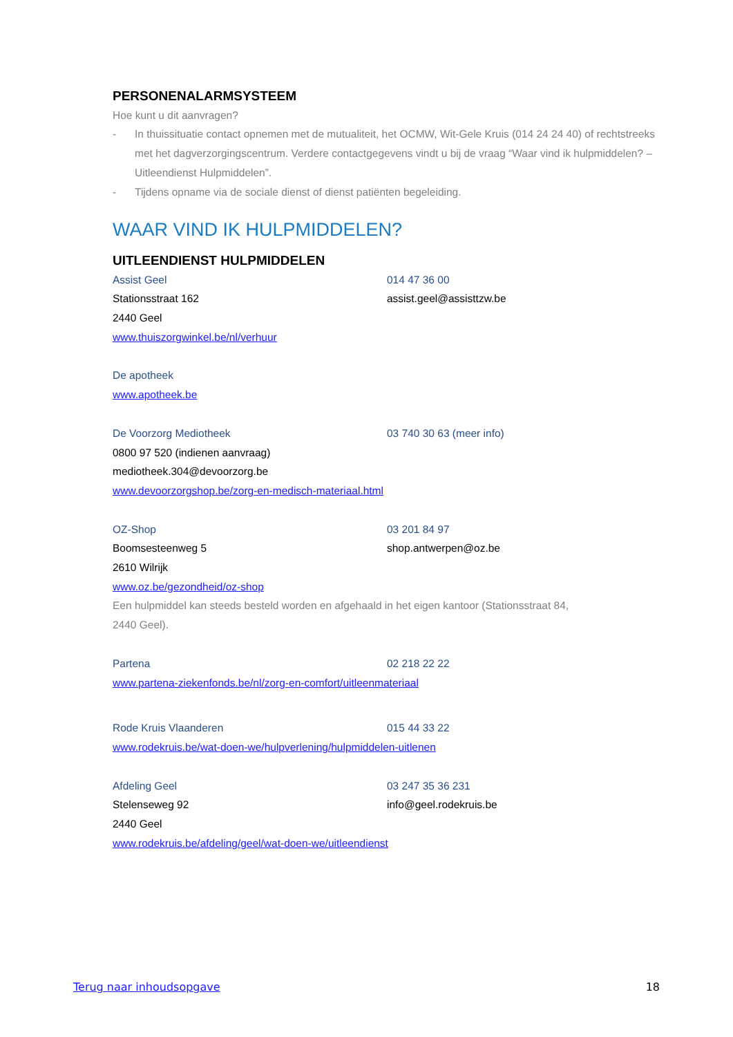PERSONENALARMSYSTEEM
Hoe kunt u dit aanvragen?
- In thuissituatie contact opnemen met de mutualiteit, het OCMW, Wit-Gele Kruis (014 24 24 40) of rechtstreeks met het dagverzorgingscentrum. Verdere contactgegevens vindt u bij de vraag “Waar vind ik hulpmiddelen? – Uitleendienst Hulpmiddelen”.
- Tijdens opname via de sociale dienst of dienst patiënten begeleiding.
WAAR VIND IK HULPMIDDELEN?
UITLEENDIENST HULPMIDDELEN
Assist Geel 014 47 36 00
Stationsstraat 162 assist.geel@assisttzw.be
2440 Geel
www.thuiszorgwinkel.be/nl/verhuur
De apotheek
www.apotheek.be
De Voorzorg Mediotheek 03 740 30 63 (meer info)
0800 97 520 (indienen aanvraag)
mediotheek.304@devoorzorg.be
www.devoorzorgshop.be/zorg-en-medisch-materiaal.html
OZ-Shop 03 201 84 97
Boomsesteenweg 5 shop.antwerpen@oz.be
2610 Wilrijk
www.oz.be/gezondheid/oz-shop
Een hulpmiddel kan steeds besteld worden en afgehaald in het eigen kantoor (Stationsstraat 84,
2440 Geel).
Partena 02 218 22 22
www.partena-ziekenfonds.be/nl/zorg-en-comfort/uitleenmateriaal
Rode Kruis Vlaanderen 015 44 33 22
www.rodekruis.be/wat-doen-we/hulpverlening/hulpmiddelen-uitlenen
Afdeling Geel 03 247 35 36 231
Stelenseweg 92 info@geel.rodekruis.be
2440 Geel
www.rodekruis.be/afdeling/geel/wat-doen-we/uitleendienst
Terug naar inhoudsopgave 18